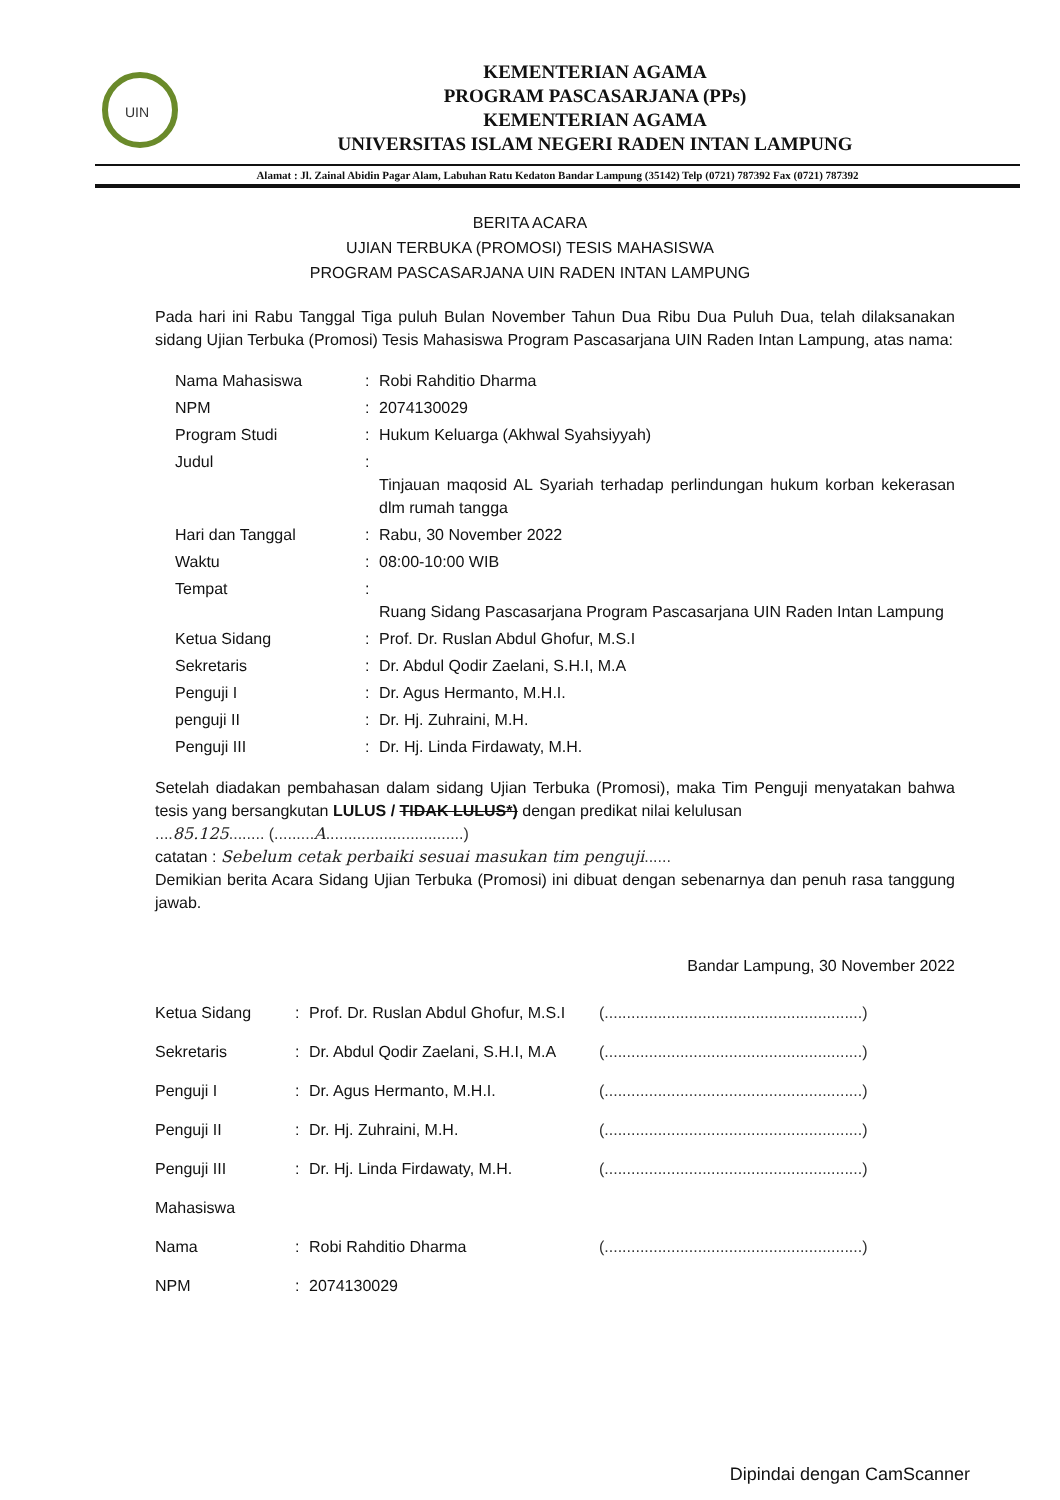UIN
KEMENTERIAN AGAMA
PROGRAM PASCASARJANA (PPs)
KEMENTERIAN AGAMA
UNIVERSITAS ISLAM NEGERI RADEN INTAN LAMPUNG
Alamat : Jl. Zainal Abidin Pagar Alam, Labuhan Ratu Kedaton Bandar Lampung (35142) Telp (0721) 787392 Fax (0721) 787392
BERITA ACARA
UJIAN TERBUKA (PROMOSI) TESIS MAHASISWA
PROGRAM PASCASARJANA UIN RADEN INTAN LAMPUNG
Pada hari ini Rabu Tanggal Tiga puluh Bulan November Tahun Dua Ribu Dua Puluh Dua, telah dilaksanakan sidang Ujian Terbuka (Promosi) Tesis Mahasiswa Program Pascasarjana UIN Raden Intan Lampung, atas nama:
| Nama Mahasiswa | : | Robi Rahditio Dharma |
| NPM | : | 2074130029 |
| Program Studi | : | Hukum Keluarga (Akhwal Syahsiyyah) |
| Judul | : | Tinjauan maqosid AL Syariah terhadap perlindungan hukum korban kekerasan dlm rumah tangga |
| Hari dan Tanggal | : | Rabu, 30 November 2022 |
| Waktu | : | 08:00-10:00 WIB |
| Tempat | : | Ruang Sidang Pascasarjana Program Pascasarjana UIN Raden Intan Lampung |
| Ketua Sidang | : | Prof. Dr. Ruslan Abdul Ghofur, M.S.I |
| Sekretaris | : | Dr. Abdul Qodir Zaelani, S.H.I, M.A |
| Penguji I | : | Dr. Agus Hermanto, M.H.I. |
| penguji II | : | Dr. Hj. Zuhraini, M.H. |
| Penguji III | : | Dr. Hj. Linda Firdawaty, M.H. |
Setelah diadakan pembahasan dalam sidang Ujian Terbuka (Promosi), maka Tim Penguji menyatakan bahwa tesis yang bersangkutan LULUS / TIDAK LULUS*) dengan predikat nilai kelulusan
.... 85.125........ (......... A...............................)
catatan : Sebelum cetak perbaiki sesuai masukan tim penguji......
Demikian berita Acara Sidang Ujian Terbuka (Promosi) ini dibuat dengan sebenarnya dan penuh rasa tanggung jawab.
Bandar Lampung, 30 November 2022
| Ketua Sidang | : | Prof. Dr. Ruslan Abdul Ghofur, M.S.I | (..........................................................) |
| Sekretaris | : | Dr. Abdul Qodir Zaelani, S.H.I, M.A | (..........................................................) |
| Penguji I | : | Dr. Agus Hermanto, M.H.I. | (..........................................................) |
| Penguji II | : | Dr. Hj. Zuhraini, M.H. | (..........................................................) |
| Penguji III | : | Dr. Hj. Linda Firdawaty, M.H. | (..........................................................) |
| Mahasiswa | | | |
| Nama | : | Robi Rahditio Dharma | (..........................................................) |
| NPM | : | 2074130029 | |
Dipindai dengan CamScanner